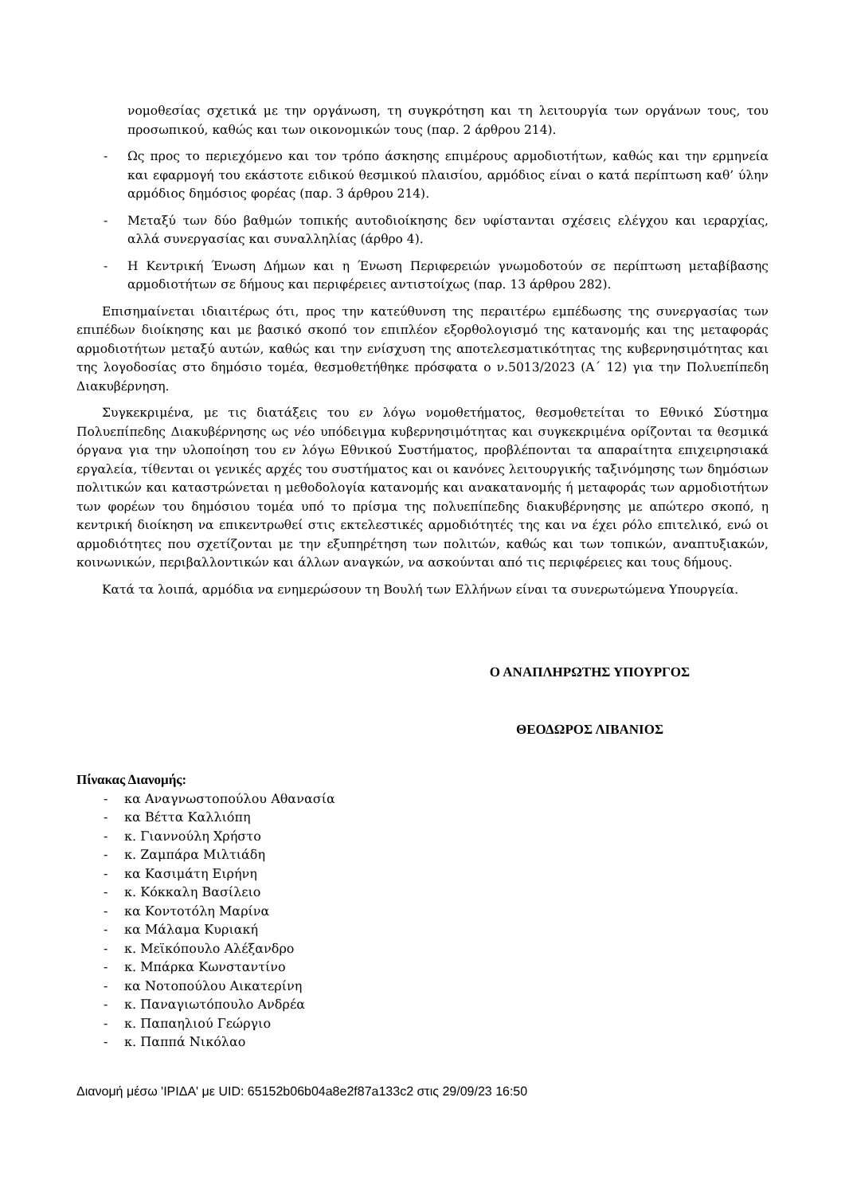νομοθεσίας σχετικά με την οργάνωση, τη συγκρότηση και τη λειτουργία των οργάνων τους, του προσωπικού, καθώς και των οικονομικών τους (παρ. 2 άρθρου 214).
- Ως προς το περιεχόμενο και τον τρόπο άσκησης επιμέρους αρμοδιοτήτων, καθώς και την ερμηνεία και εφαρμογή του εκάστοτε ειδικού θεσμικού πλαισίου, αρμόδιος είναι ο κατά περίπτωση καθ’ ύλην αρμόδιος δημόσιος φορέας (παρ. 3 άρθρου 214).
- Μεταξύ των δύο βαθμών τοπικής αυτοδιοίκησης δεν υφίστανται σχέσεις ελέγχου και ιεραρχίας, αλλά συνεργασίας και συναλληλίας (άρθρο 4).
- Η Κεντρική Ένωση Δήμων και η Ένωση Περιφερειών γνωμοδοτούν σε περίπτωση μεταβίβασης αρμοδιοτήτων σε δήμους και περιφέρειες αντιστοίχως (παρ. 13 άρθρου 282).
Επισημαίνεται ιδιαιτέρως ότι, προς την κατεύθυνση της περαιτέρω εμπέδωσης της συνεργασίας των επιπέδων διοίκησης και με βασικό σκοπό τον επιπλέον εξορθολογισμό της κατανομής και της μεταφοράς αρμοδιοτήτων μεταξύ αυτών, καθώς και την ενίσχυση της αποτελεσματικότητας της κυβερνησιμότητας και της λογοδοσίας στο δημόσιο τομέα, θεσμοθετήθηκε πρόσφατα ο ν.5013/2023 (Α΄ 12) για την Πολυεπίπεδη Διακυβέρνηση.
Συγκεκριμένα, με τις διατάξεις του εν λόγω νομοθετήματος, θεσμοθετείται το Εθνικό Σύστημα Πολυεπίπεδης Διακυβέρνησης ως νέο υπόδειγμα κυβερνησιμότητας και συγκεκριμένα ορίζονται τα θεσμικά όργανα για την υλοποίηση του εν λόγω Εθνικού Συστήματος, προβλέπονται τα απαραίτητα επιχειρησιακά εργαλεία, τίθενται οι γενικές αρχές του συστήματος και οι κανόνες λειτουργικής ταξινόμησης των δημόσιων πολιτικών και καταστρώνεται η μεθοδολογία κατανομής και ανακατανομής ή μεταφοράς των αρμοδιοτήτων των φορέων του δημόσιου τομέα υπό το πρίσμα της πολυεπίπεδης διακυβέρνησης με απώτερο σκοπό, η κεντρική διοίκηση να επικεντρωθεί στις εκτελεστικές αρμοδιότητές της και να έχει ρόλο επιτελικό, ενώ οι αρμοδιότητες που σχετίζονται με την εξυπηρέτηση των πολιτών, καθώς και των τοπικών, αναπτυξιακών, κοινωνικών, περιβαλλοντικών και άλλων αναγκών, να ασκούνται από τις περιφέρειες και τους δήμους.
Κατά τα λοιπά, αρμόδια να ενημερώσουν τη Βουλή των Ελλήνων είναι τα συνερωτώμενα Υπουργεία.
Ο ΑΝΑΠΛΗΡΩΤΗΣ ΥΠΟΥΡΓΟΣ
ΘΕΟΔΩΡΟΣ ΛΙΒΑΝΙΟΣ
Πίνακας Διανομής:
- κα Αναγνωστοπούλου Αθανασία
- κα Βέττα Καλλιόπη
- κ. Γιαννούλη Χρήστο
- κ. Ζαμπάρα Μιλτιάδη
- κα Κασιμάτη Ειρήνη
- κ. Κόκκαλη Βασίλειο
- κα Κοντοτόλη Μαρίνα
- κα Μάλαμα Κυριακή
- κ. Μεϊκόπουλο Αλέξανδρο
- κ. Μπάρκα Κωνσταντίνο
- κα Νοτοπούλου Αικατερίνη
- κ. Παναγιωτόπουλο Ανδρέα
- κ. Παπαηλιού Γεώργιο
- κ. Παππά Νικόλαο
Διανομή μέσω 'ΙΡΙΔΑ' με UID: 65152b06b04a8e2f87a133c2 στις 29/09/23 16:50